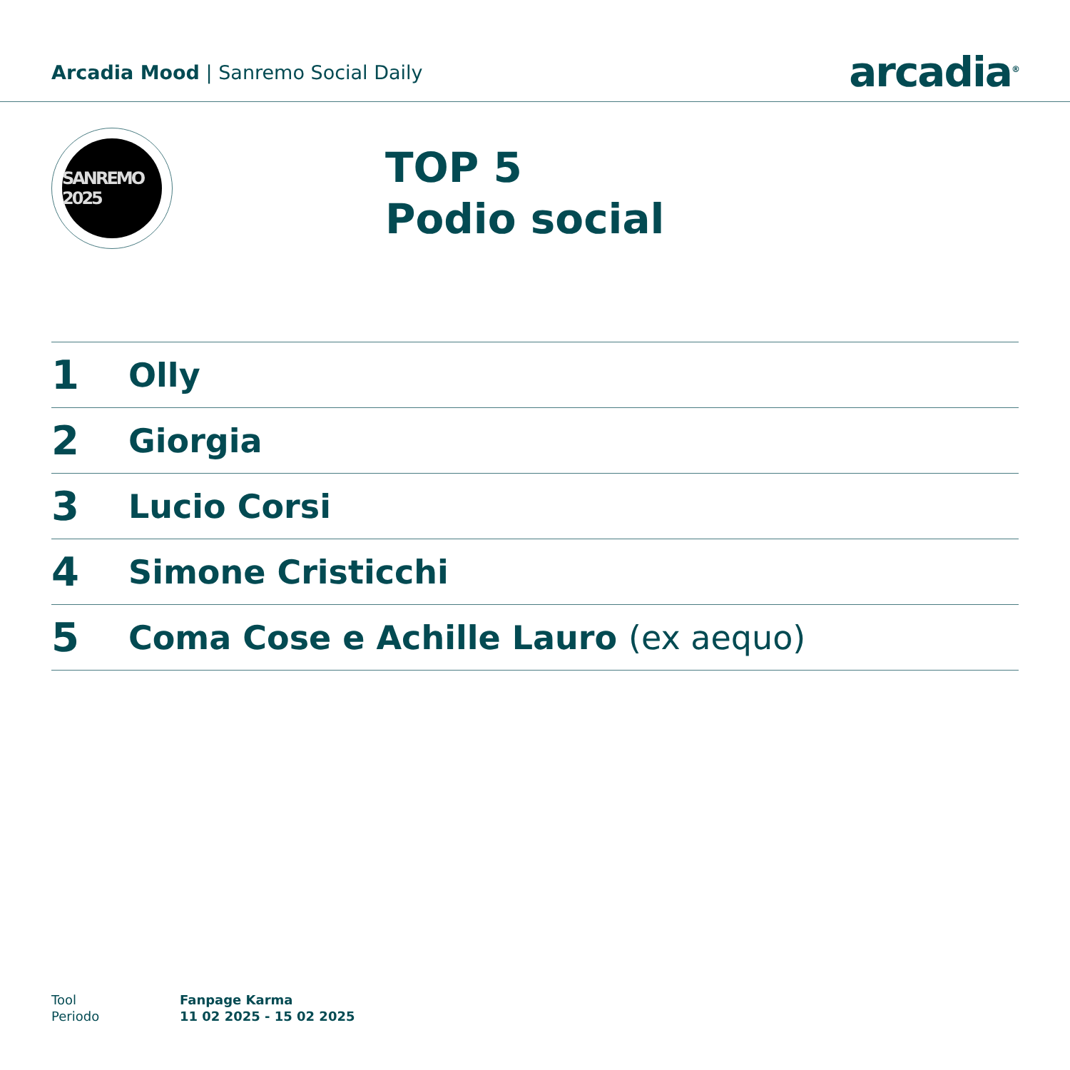Arcadia Mood | Sanremo Social Daily
arcadia<sup>®</sup>
SANREMO 2025
TOP 5
Podio social
| 1 | Olly |
| 2 | Giorgia |
| 3 | Lucio Corsi |
| 4 | Simone Cristicchi |
| 5 | Coma Cose e Achille Lauro (ex aequo) |
| Tool | Fanpage Karma |
| Periodo | 11 02 2025 - 15 02 2025 |